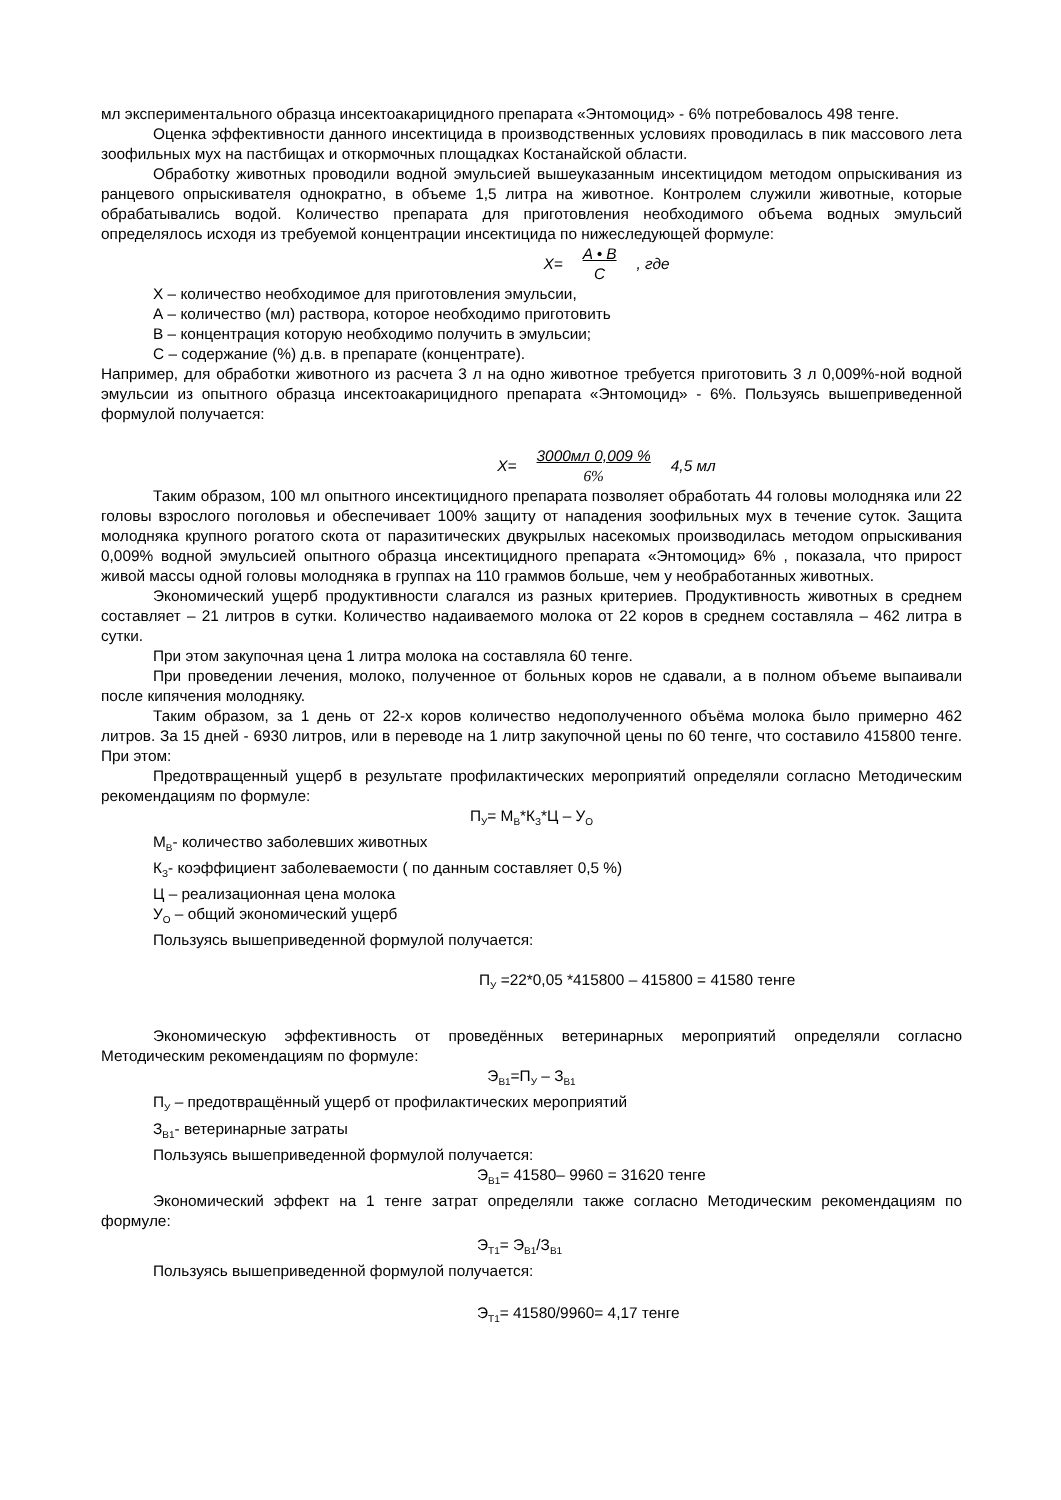мл экспериментального образца инсектоакарицидного препарата «Энтомоцид» - 6% потребовалось 498 тенге.
Оценка эффективности данного инсектицида в производственных условиях проводилась в пик массового лета зоофильных мух на пастбищах и откормочных площадках Костанайской области.
Обработку животных проводили водной эмульсией вышеуказанным инсектицидом методом опрыскивания из ранцевого опрыскивателя однократно, в объеме 1,5 литра на животное. Контролем служили животные, которые обрабатывались водой. Количество препарата для приготовления необходимого объема водных эмульсий определялось исходя из требуемой концентрации инсектицида по нижеследующей формуле:
X= A • B C, где
X – количество необходимое для приготовления эмульсии,
А – количество (мл) раствора, которое необходимо приготовить
В – концентрация которую необходимо получить в эмульсии;
С – содержание (%) д.в. в препарате (концентрате).
Например, для обработки животного из расчета 3 л на одно животное требуется приготовить 3 л 0,009%-ной водной эмульсии из опытного образца инсектоакарицидного препарата «Энтомоцид» - 6%. Пользуясь вышеприведенной формулой получается:
X= 3000мл 0,009 % 6% 4,5 мл
Таким образом, 100 мл опытного инсектицидного препарата позволяет обработать 44 головы молодняка или 22 головы взрослого поголовья и обеспечивает 100% защиту от нападения зоофильных мух в течение суток. Защита молодняка крупного рогатого скота от паразитических двукрылых насекомых производилась методом опрыскивания 0,009% водной эмульсией опытного образца инсектицидного препарата «Энтомоцид» 6% , показала, что прирост живой массы одной головы молодняка в группах на 110 граммов больше, чем у необработанных животных.
Экономический ущерб продуктивности слагался из разных критериев. Продуктивность животных в среднем составляет – 21 литров в сутки. Количество надаиваемого молока от 22 коров в среднем составляла – 462 литра в сутки.
При этом закупочная цена 1 литра молока на составляла 60 тенге.
При проведении лечения, молоко, полученное от больных коров не сдавали, а в полном объеме выпаивали после кипячения молодняку.
Таким образом, за 1 день от 22-х коров количество недополученного объёма молока было примерно 462 литров. За 15 дней - 6930 литров, или в переводе на 1 литр закупочной цены по 60 тенге, что составило 415800 тенге. При этом:
Предотвращенный ущерб в результате профилактических мероприятий определяли согласно Методическим рекомендациям по формуле:
П<sub>У</sub>= М<sub>В</sub>*К<sub>З</sub>*Ц – У<sub>О</sub>
М<sub>В</sub>- количество заболевших животных
К<sub>З</sub>- коэффициент заболеваемости ( по данным составляет 0,5 %)
Ц – реализационная цена молока
У<sub>О</sub> – общий экономический ущерб
Пользуясь вышеприведенной формулой получается:
П<sub>У</sub> =22*0,05 *415800 – 415800 = 41580 тенге
Экономическую эффективность от проведённых ветеринарных мероприятий определяли согласно Методическим рекомендациям по формуле:
Э<sub>В1</sub>=П<sub>У</sub> – З<sub>В1</sub>
П<sub>У</sub> – предотвращённый ущерб от профилактических мероприятий
З<sub>В1</sub>- ветеринарные затраты
Пользуясь вышеприведенной формулой получается:
Э<sub>В1</sub>= 41580– 9960 = 31620 тенге
Экономический эффект на 1 тенге затрат определяли также согласно Методическим рекомендациям по формуле:
Э<sub>Т1</sub>= Э<sub>В1</sub>/З<sub>В1</sub>
Пользуясь вышеприведенной формулой получается:
Э<sub>Т1</sub>= 41580/9960= 4,17 тенге